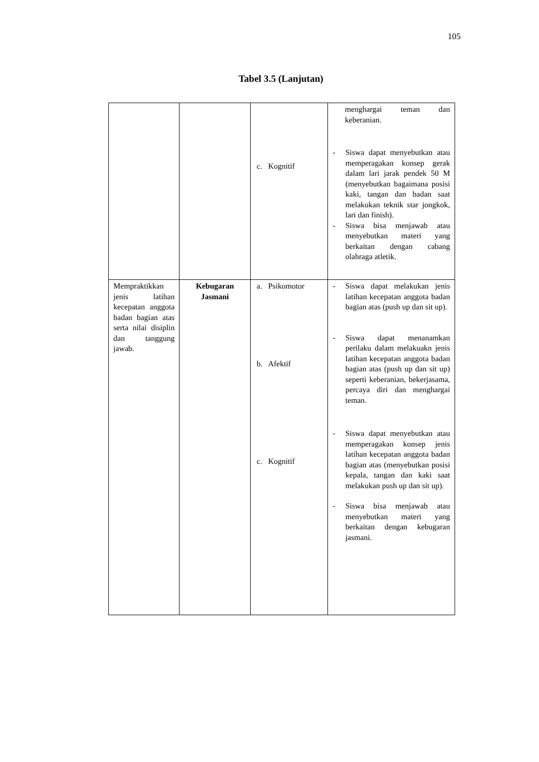105
Tabel 3.5 (Lanjutan)
| | | c. Kognitif | menghargai teman dan keberanian. - Siswa dapat menyebutkan atau memperagakan konsep gerak dalam lari jarak pendek 50 M (menyebutkan bagaimana posisi kaki, tangan dan badan saat melakukan teknik star jongkok, lari dan finish). - Siswa bisa menjawab atau menyebutkan materi yang berkaitan dengan cabang olahraga atletik. |
| Mempraktikkan jenis latihan kecepatan anggota badan bagian atas serta nilai disiplin dan tanggung jawab. | Kebugaran Jasmani | a. Psikomotor b. Afektif c. Kognitif | - Siswa dapat melakukan jenis latihan kecepatan anggota badan bagian atas (push up dan sit up). - Siswa dapat menanamkan perilaku dalam melakuakn jenis latihan kecepatan anggota badan bagian atas (push up dan sit up) seperti keberanian, bekerjasama, percaya diri dan menghargai teman. - Siswa dapat menyebutkan atau memperagakan konsep jenis latihan kecepatan anggota badan bagian atas (menyebutkan posisi kepala, tangan dan kaki saat melakukan push up dan sit up). - Siswa bisa menjawab atau menyebutkan materi yang berkaitan dengan kebugaran jasmani. |